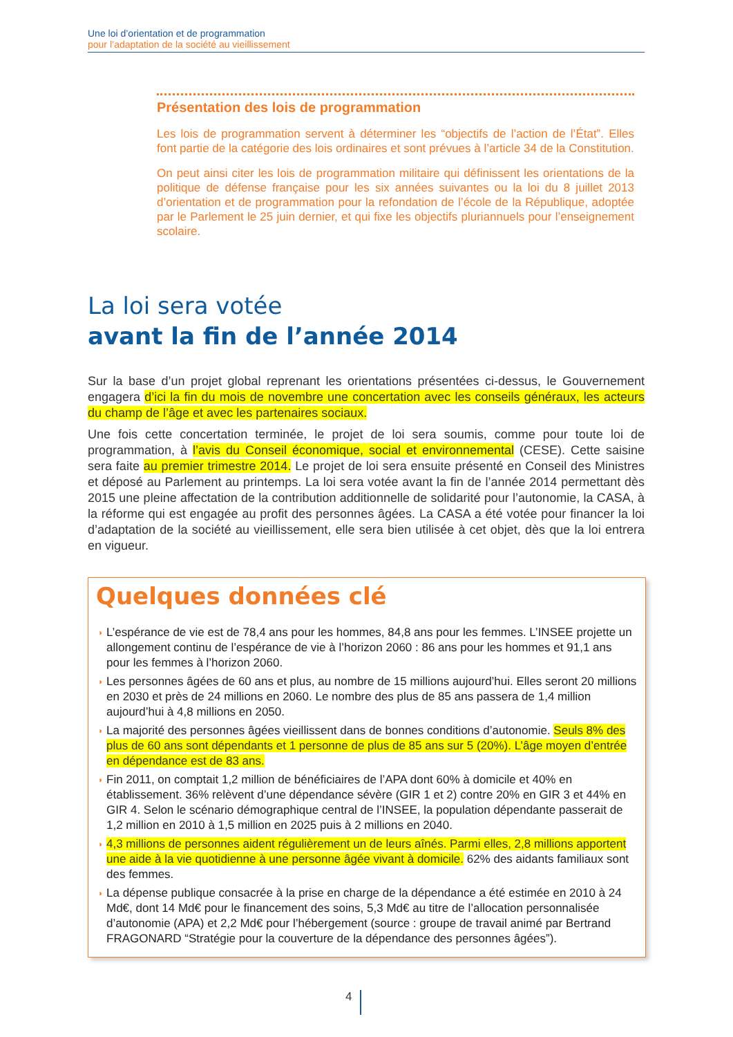Une loi d’orientation et de programmation
pour l’adaptation de la société au vieillissement
Présentation des lois de programmation
Les lois de programmation servent à déterminer les “objectifs de l’action de l’État”. Elles font partie de la catégorie des lois ordinaires et sont prévues à l’article 34 de la Constitution.
On peut ainsi citer les lois de programmation militaire qui définissent les orientations de la politique de défense française pour les six années suivantes ou la loi du 8 juillet 2013 d’orientation et de programmation pour la refondation de l’école de la République, adoptée par le Parlement le 25 juin dernier, et qui fixe les objectifs pluriannuels pour l’enseignement scolaire.
La loi sera votée
avant la fin de l’année 2014
Sur la base d’un projet global reprenant les orientations présentées ci-dessus, le Gouvernement engagera d’ici la fin du mois de novembre une concertation avec les conseils généraux, les acteurs du champ de l’âge et avec les partenaires sociaux.
Une fois cette concertation terminée, le projet de loi sera soumis, comme pour toute loi de programmation, à l’avis du Conseil économique, social et environnemental (CESE). Cette saisine sera faite au premier trimestre 2014. Le projet de loi sera ensuite présenté en Conseil des Ministres et déposé au Parlement au printemps. La loi sera votée avant la fin de l’année 2014 permettant dès 2015 une pleine affectation de la contribution additionnelle de solidarité pour l’autonomie, la CASA, à la réforme qui est engagée au profit des personnes âgées. La CASA a été votée pour financer la loi d’adaptation de la société au vieillissement, elle sera bien utilisée à cet objet, dès que la loi entrera en vigueur.
Quelques données clé
◗ L’espérance de vie est de 78,4 ans pour les hommes, 84,8 ans pour les femmes. L’INSEE projette un allongement continu de l’espérance de vie à l’horizon 2060 : 86 ans pour les hommes et 91,1 ans pour les femmes à l’horizon 2060.
◗ Les personnes âgées de 60 ans et plus, au nombre de 15 millions aujourd’hui. Elles seront 20 millions en 2030 et près de 24 millions en 2060. Le nombre des plus de 85 ans passera de 1,4 million aujourd’hui à 4,8 millions en 2050.
◗ La majorité des personnes âgées vieillissent dans de bonnes conditions d’autonomie. Seuls 8% des plus de 60 ans sont dépendants et 1 personne de plus de 85 ans sur 5 (20%). L’âge moyen d’entrée en dépendance est de 83 ans.
◗ Fin 2011, on comptait 1,2 million de bénéficiaires de l’APA dont 60% à domicile et 40% en établissement. 36% relèvent d’une dépendance sévère (GIR 1 et 2) contre 20% en GIR 3 et 44% en GIR 4. Selon le scénario démographique central de l’INSEE, la population dépendante passerait de 1,2 million en 2010 à 1,5 million en 2025 puis à 2 millions en 2040.
◗ 4,3 millions de personnes aident régulièrement un de leurs aînés. Parmi elles, 2,8 millions apportent une aide à la vie quotidienne à une personne âgée vivant à domicile. 62% des aidants familiaux sont des femmes.
◗ La dépense publique consacrée à la prise en charge de la dépendance a été estimée en 2010 à 24 Md€, dont 14 Md€ pour le financement des soins, 5,3 Md€ au titre de l’allocation personnalisée d’autonomie (APA) et 2,2 Md€ pour l’hébergement (source : groupe de travail animé par Bertrand FRAGONARD “Stratégie pour la couverture de la dépendance des personnes âgées”).
4